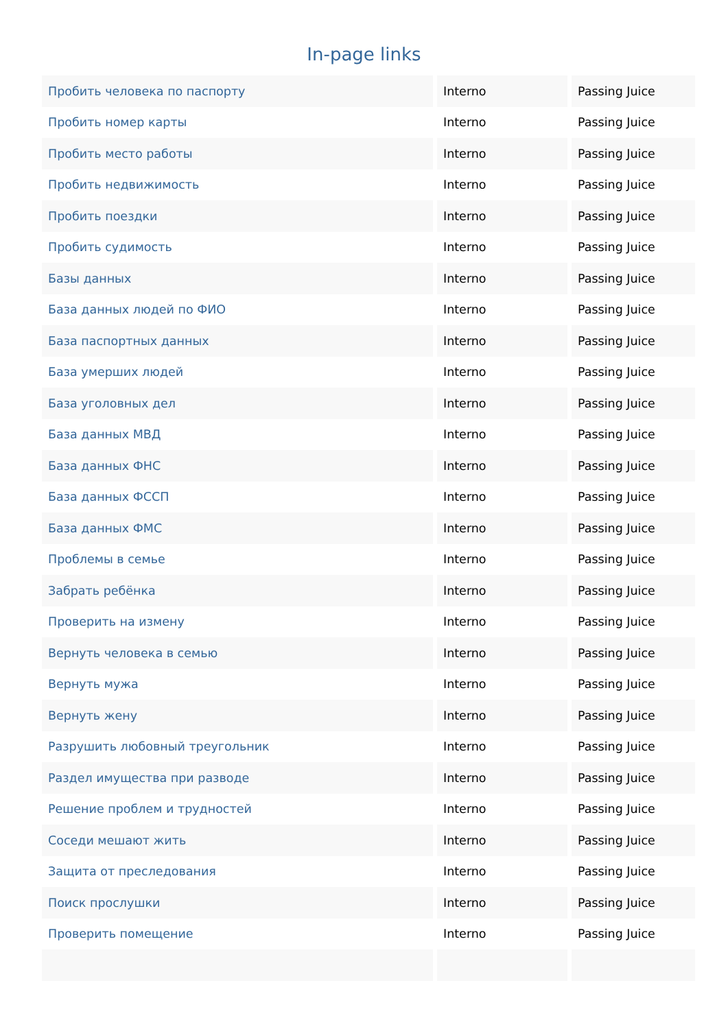In-page links
| Пробить человека по паспорту | Interno | Passing Juice |
| Пробить номер карты | Interno | Passing Juice |
| Пробить место работы | Interno | Passing Juice |
| Пробить недвижимость | Interno | Passing Juice |
| Пробить поездки | Interno | Passing Juice |
| Пробить судимость | Interno | Passing Juice |
| Базы данных | Interno | Passing Juice |
| База данных людей по ФИО | Interno | Passing Juice |
| База паспортных данных | Interno | Passing Juice |
| База умерших людей | Interno | Passing Juice |
| База уголовных дел | Interno | Passing Juice |
| База данных МВД | Interno | Passing Juice |
| База данных ФНС | Interno | Passing Juice |
| База данных ФССП | Interno | Passing Juice |
| База данных ФМС | Interno | Passing Juice |
| Проблемы в семье | Interno | Passing Juice |
| Забрать ребёнка | Interno | Passing Juice |
| Проверить на измену | Interno | Passing Juice |
| Вернуть человека в семью | Interno | Passing Juice |
| Вернуть мужа | Interno | Passing Juice |
| Вернуть жену | Interno | Passing Juice |
| Разрушить любовный треугольник | Interno | Passing Juice |
| Раздел имущества при разводе | Interno | Passing Juice |
| Решение проблем и трудностей | Interno | Passing Juice |
| Соседи мешают жить | Interno | Passing Juice |
| Защита от преследования | Interno | Passing Juice |
| Поиск прослушки | Interno | Passing Juice |
| Проверить помещение | Interno | Passing Juice |